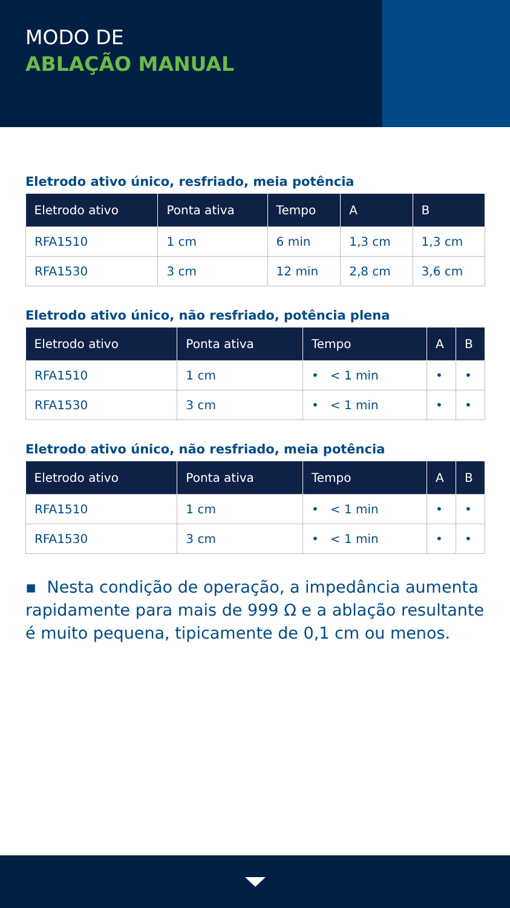MODO DE
ABLAÇÃO MANUAL
Eletrodo ativo único, resfriado, meia potência
| Eletrodo ativo | Ponta ativa | Tempo | A | B |
| --- | --- | --- | --- | --- |
| RFA1510 | 1 cm | 6 min | 1,3 cm | 1,3 cm |
| RFA1530 | 3 cm | 12 min | 2,8 cm | 3,6 cm |
Eletrodo ativo único, não resfriado, potência plena
| Eletrodo ativo | Ponta ativa | Tempo | A | B |
| --- | --- | --- | --- | --- |
| RFA1510 | 1 cm | • < 1 min | • | • |
| RFA1530 | 3 cm | • < 1 min | • | • |
Eletrodo ativo único, não resfriado, meia potência
| Eletrodo ativo | Ponta ativa | Tempo | A | B |
| --- | --- | --- | --- | --- |
| RFA1510 | 1 cm | • < 1 min | • | • |
| RFA1530 | 3 cm | • < 1 min | • | • |
▪ Nesta condição de operação, a impedância aumenta rapidamente para mais de 999 Ω e a ablação resultante é muito pequena, tipicamente de 0,1 cm ou menos.